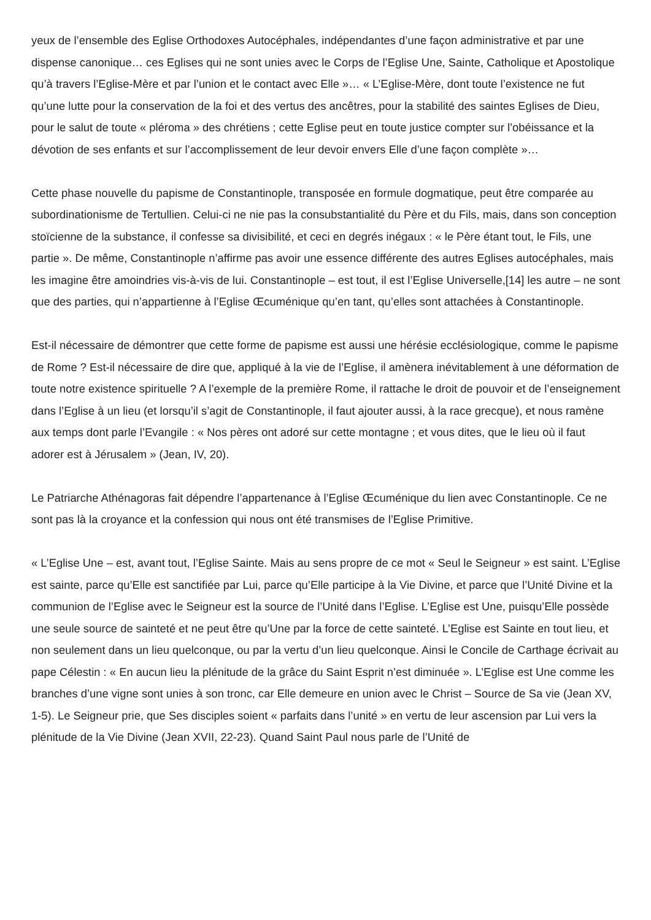yeux de l’ensemble des Eglise Orthodoxes Autocéphales, indépendantes d’une façon administrative et par une dispense canonique… ces Eglises qui ne sont unies avec le Corps de l’Eglise Une, Sainte, Catholique et Apostolique qu’à travers l’Eglise-Mère et par l’union et le contact avec Elle »… « L’Eglise-Mère, dont toute l’existence ne fut qu’une lutte pour la conservation de la foi et des vertus des ancêtres, pour la stabilité des saintes Eglises de Dieu, pour le salut de toute « pléroma » des chrétiens ; cette Eglise peut en toute justice compter sur l’obéissance et la dévotion de ses enfants et sur l’accomplissement de leur devoir envers Elle d’une façon complète »…
Cette phase nouvelle du papisme de Constantinople, transposée en formule dogmatique, peut être comparée au subordinationisme de Tertullien. Celui-ci ne nie pas la consubstantialité du Père et du Fils, mais, dans son conception stoïcienne de la substance, il confesse sa divisibilité, et ceci en degrés inégaux : « le Père étant tout, le Fils, une partie ». De même, Constantinople n’affirme pas avoir une essence différente des autres Eglises autocéphales, mais les imagine être amoindries vis-à-vis de lui. Constantinople – est tout, il est l’Eglise Universelle,[14] les autre – ne sont que des parties, qui n’appartienne à l’Eglise Œcuménique qu’en tant, qu’elles sont attachées à Constantinople.
Est-il nécessaire de démontrer que cette forme de papisme est aussi une hérésie ecclésiologique, comme le papisme de Rome ? Est-il nécessaire de dire que, appliqué à la vie de l’Eglise, il amènera inévitablement à une déformation de toute notre existence spirituelle ? A l’exemple de la première Rome, il rattache le droit de pouvoir et de l’enseignement dans l’Eglise à un lieu (et lorsqu’il s’agit de Constantinople, il faut ajouter aussi, à la race grecque), et nous ramène aux temps dont parle l’Evangile : « Nos pères ont adoré sur cette montagne ; et vous dites, que le lieu où il faut adorer est à Jérusalem » (Jean, IV, 20).
Le Patriarche Athénagoras fait dépendre l’appartenance à l’Eglise Œcuménique du lien avec Constantinople. Ce ne sont pas là la croyance et la confession qui nous ont été transmises de l’Eglise Primitive.
« L’Eglise Une – est, avant tout, l’Eglise Sainte. Mais au sens propre de ce mot « Seul le Seigneur » est saint. L’Eglise est sainte, parce qu’Elle est sanctifiée par Lui, parce qu’Elle participe à la Vie Divine, et parce que l’Unité Divine et la communion de l’Eglise avec le Seigneur est la source de l’Unité dans l’Eglise. L’Eglise est Une, puisqu’Elle possède une seule source de sainteté et ne peut être qu’Une par la force de cette sainteté. L’Eglise est Sainte en tout lieu, et non seulement dans un lieu quelconque, ou par la vertu d’un lieu quelconque. Ainsi le Concile de Carthage écrivait au pape Célestin : « En aucun lieu la plénitude de la grâce du Saint Esprit n’est diminuée ». L’Eglise est Une comme les branches d’une vigne sont unies à son tronc, car Elle demeure en union avec le Christ – Source de Sa vie (Jean XV, 1-5). Le Seigneur prie, que Ses disciples soient « parfaits dans l’unité » en vertu de leur ascension par Lui vers la plénitude de la Vie Divine (Jean XVII, 22-23). Quand Saint Paul nous parle de l’Unité de